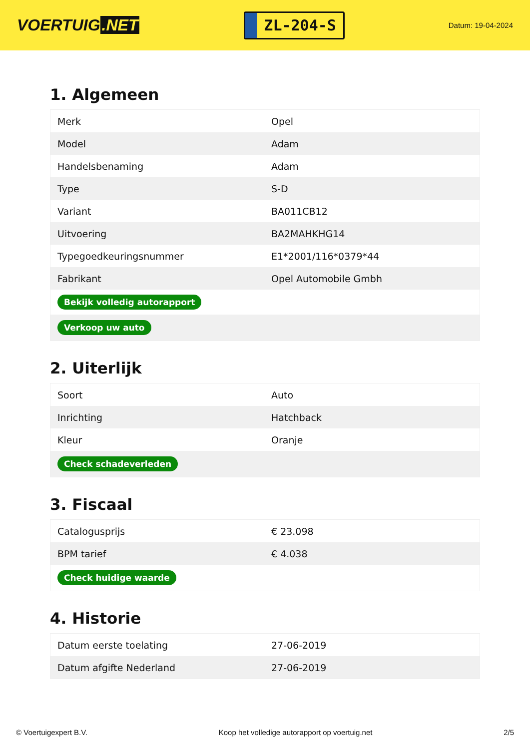VOERTUIG.NET
ZL-204-S
Datum: 19-04-2024
1. Algemeen
| Merk | Opel |
| Model | Adam |
| Handelsbenaming | Adam |
| Type | S-D |
| Variant | BA011CB12 |
| Uitvoering | BA2MAHKHG14 |
| Typegoedkeuringsnummer | E1*2001/116*0379*44 |
| Fabrikant | Opel Automobile Gmbh |
| Bekijk volledig autorapport | |
| Verkoop uw auto | |
2. Uiterlijk
| Soort | Auto |
| Inrichting | Hatchback |
| Kleur | Oranje |
| Check schadeverleden | |
3. Fiscaal
| Catalogusprijs | € 23.098 |
| BPM tarief | € 4.038 |
| Check huidige waarde | |
4. Historie
| Datum eerste toelating | 27-06-2019 |
| Datum afgifte Nederland | 27-06-2019 |
© Voertuigexpert B.V. Koop het volledige autorapport op voertuig.net 2/5